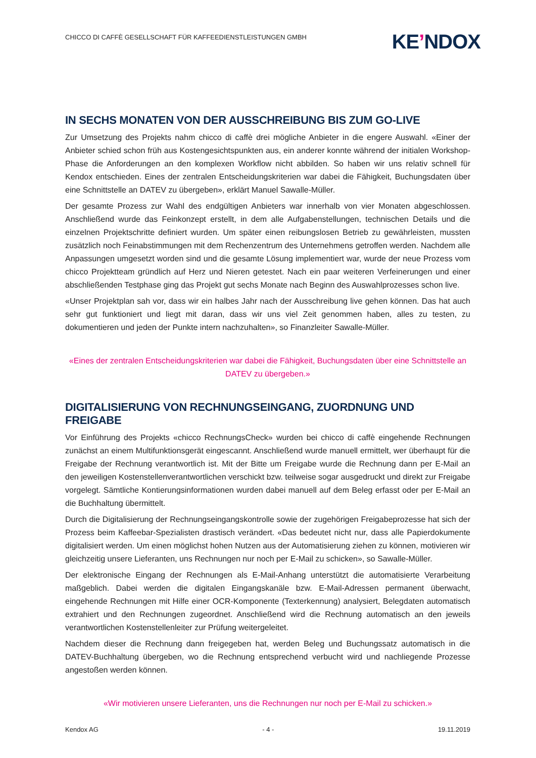CHICCO DI CAFFÈ GESELLSCHAFT FÜR KAFFEEDIENSTLEISTUNGEN GMBH
KE’NDOX
IN SECHS MONATEN VON DER AUSSCHREIBUNG BIS ZUM GO-LIVE
Zur Umsetzung des Projekts nahm chicco di caffè drei mögliche Anbieter in die engere Auswahl. «Einer der Anbieter schied schon früh aus Kostengesichtspunkten aus, ein anderer konnte während der initialen Workshop-Phase die Anforderungen an den komplexen Workflow nicht abbilden. So haben wir uns relativ schnell für Kendox entschieden. Eines der zentralen Entscheidungskriterien war dabei die Fähigkeit, Buchungsdaten über eine Schnittstelle an DATEV zu übergeben», erklärt Manuel Sawalle-Müller.
Der gesamte Prozess zur Wahl des endgültigen Anbieters war innerhalb von vier Monaten abgeschlossen. Anschließend wurde das Feinkonzept erstellt, in dem alle Aufgabenstellungen, technischen Details und die einzelnen Projektschritte definiert wurden. Um später einen reibungslosen Betrieb zu gewährleisten, mussten zusätzlich noch Feinabstimmungen mit dem Rechenzentrum des Unternehmens getroffen werden. Nachdem alle Anpassungen umgesetzt worden sind und die gesamte Lösung implementiert war, wurde der neue Prozess vom chicco Projektteam gründlich auf Herz und Nieren getestet. Nach ein paar weiteren Verfeinerungen und einer abschließenden Testphase ging das Projekt gut sechs Monate nach Beginn des Auswahlprozesses schon live.
«Unser Projektplan sah vor, dass wir ein halbes Jahr nach der Ausschreibung live gehen können. Das hat auch sehr gut funktioniert und liegt mit daran, dass wir uns viel Zeit genommen haben, alles zu testen, zu dokumentieren und jeden der Punkte intern nachzuhalten», so Finanzleiter Sawalle-Müller.
«Eines der zentralen Entscheidungskriterien war dabei die Fähigkeit, Buchungsdaten über eine Schnittstelle an DATEV zu übergeben.»
DIGITALISIERUNG VON RECHNUNGSEINGANG, ZUORDNUNG UND FREIGABE
Vor Einführung des Projekts «chicco RechnungsCheck» wurden bei chicco di caffè eingehende Rechnungen zunächst an einem Multifunktionsgerät eingescannt. Anschließend wurde manuell ermittelt, wer überhaupt für die Freigabe der Rechnung verantwortlich ist. Mit der Bitte um Freigabe wurde die Rechnung dann per E-Mail an den jeweiligen Kostenstellenverantwortlichen verschickt bzw. teilweise sogar ausgedruckt und direkt zur Freigabe vorgelegt. Sämtliche Kontierungsinformationen wurden dabei manuell auf dem Beleg erfasst oder per E-Mail an die Buchhaltung übermittelt.
Durch die Digitalisierung der Rechnungseingangskontrolle sowie der zugehörigen Freigabeprozesse hat sich der Prozess beim Kaffeebar-Spezialisten drastisch verändert. «Das bedeutet nicht nur, dass alle Papierdokumente digitalisiert werden. Um einen möglichst hohen Nutzen aus der Automatisierung ziehen zu können, motivieren wir gleichzeitig unsere Lieferanten, uns Rechnungen nur noch per E-Mail zu schicken», so Sawalle-Müller.
Der elektronische Eingang der Rechnungen als E-Mail-Anhang unterstützt die automatisierte Verarbeitung maßgeblich. Dabei werden die digitalen Eingangskanäle bzw. E-Mail-Adressen permanent überwacht, eingehende Rechnungen mit Hilfe einer OCR-Komponente (Texterkennung) analysiert, Belegdaten automatisch extrahiert und den Rechnungen zugeordnet. Anschließend wird die Rechnung automatisch an den jeweils verantwortlichen Kostenstellenleiter zur Prüfung weitergeleitet.
Nachdem dieser die Rechnung dann freigegeben hat, werden Beleg und Buchungssatz automatisch in die DATEV-Buchhaltung übergeben, wo die Rechnung entsprechend verbucht wird und nachliegende Prozesse angestoßen werden können.
«Wir motivieren unsere Lieferanten, uns die Rechnungen nur noch per E-Mail zu schicken.»
Kendox AG - 4 - 19.11.2019